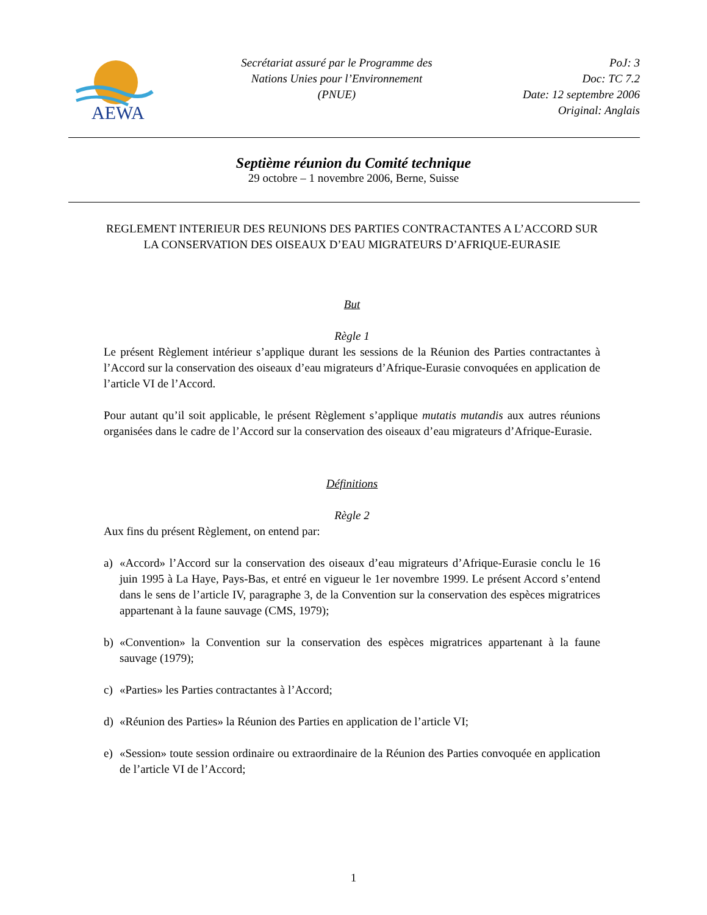AEWA
Secrétariat assuré par le Programme des
Nations Unies pour l’Environnement
(PNUE)
PoJ: 3
Doc: TC 7.2
Date: 12 septembre 2006
Original: Anglais
Septième réunion du Comité technique
29 octobre – 1 novembre 2006, Berne, Suisse
REGLEMENT INTERIEUR DES REUNIONS DES PARTIES CONTRACTANTES A L’ACCORD SUR LA CONSERVATION DES OISEAUX D’EAU MIGRATEURS D’AFRIQUE-EURASIE
But
Règle 1
Le présent Règlement intérieur s’applique durant les sessions de la Réunion des Parties contractantes à l’Accord sur la conservation des oiseaux d’eau migrateurs d’Afrique-Eurasie convoquées en application de l’article VI de l’Accord.
Pour autant qu’il soit applicable, le présent Règlement s’applique mutatis mutandis aux autres réunions organisées dans le cadre de l’Accord sur la conservation des oiseaux d’eau migrateurs d’Afrique-Eurasie.
Définitions
Règle 2
Aux fins du présent Règlement, on entend par:
a) «Accord» l’Accord sur la conservation des oiseaux d’eau migrateurs d’Afrique-Eurasie conclu le 16 juin 1995 à La Haye, Pays-Bas, et entré en vigueur le 1er novembre 1999. Le présent Accord s’entend dans le sens de l’article IV, paragraphe 3, de la Convention sur la conservation des espèces migratrices appartenant à la faune sauvage (CMS, 1979);
b) «Convention» la Convention sur la conservation des espèces migratrices appartenant à la faune sauvage (1979);
c) «Parties» les Parties contractantes à l’Accord;
d) «Réunion des Parties» la Réunion des Parties en application de l’article VI;
e) «Session» toute session ordinaire ou extraordinaire de la Réunion des Parties convoquée en application de l’article VI de l’Accord;
1